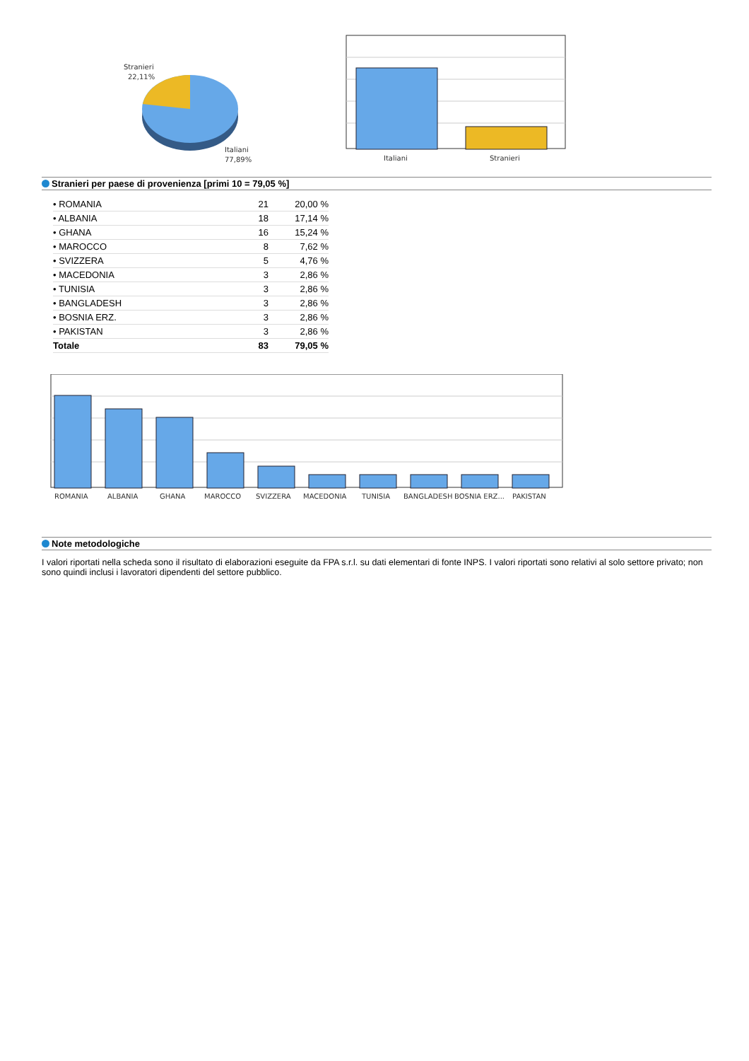Stranieri
22,11%
Italiani
77,89%
Italiani
Stranieri
Stranieri per paese di provenienza [primi 10 = 79,05 %]
| • ROMANIA | 21 | 20,00 % |
| • ALBANIA | 18 | 17,14 % |
| • GHANA | 16 | 15,24 % |
| • MAROCCO | 8 | 7,62 % |
| • SVIZZERA | 5 | 4,76 % |
| • MACEDONIA | 3 | 2,86 % |
| • TUNISIA | 3 | 2,86 % |
| • BANGLADESH | 3 | 2,86 % |
| • BOSNIA ERZ. | 3 | 2,86 % |
| • PAKISTAN | 3 | 2,86 % |
| Totale | 83 | 79,05 % |
ROMANIA
ALBANIA
GHANA
MAROCCO
SVIZZERA
MACEDONIA
TUNISIA
BANGLADESH
BOSNIA ERZ...
PAKISTAN
Note metodologiche
I valori riportati nella scheda sono il risultato di elaborazioni eseguite da FPA s.r.l. su dati elementari di fonte INPS. I valori riportati sono relativi al solo settore privato; non sono quindi inclusi i lavoratori dipendenti del settore pubblico.